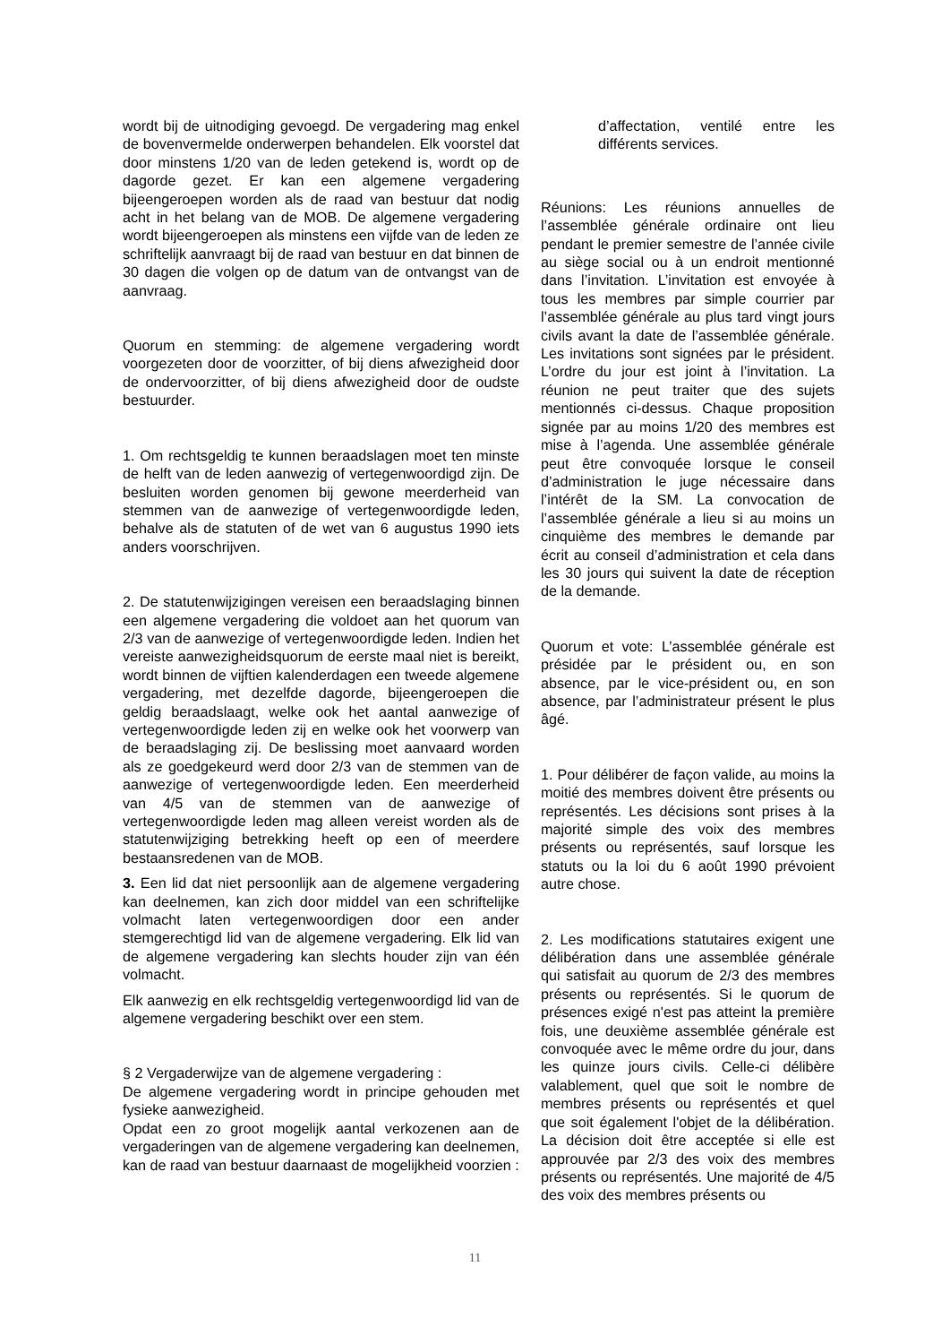wordt bij de uitnodiging gevoegd. De vergadering mag enkel de bovenvermelde onderwerpen behandelen. Elk voorstel dat door minstens 1/20 van de leden getekend is, wordt op de dagorde gezet. Er kan een algemene vergadering bijeengeroepen worden als de raad van bestuur dat nodig acht in het belang van de MOB. De algemene vergadering wordt bijeengeroepen als minstens een vijfde van de leden ze schriftelijk aanvraagt bij de raad van bestuur en dat binnen de 30 dagen die volgen op de datum van de ontvangst van de aanvraag.
Quorum en stemming: de algemene vergadering wordt voorgezeten door de voorzitter, of bij diens afwezigheid door de ondervoorzitter, of bij diens afwezigheid door de oudste bestuurder.
1. Om rechtsgeldig te kunnen beraadslagen moet ten minste de helft van de leden aanwezig of vertegenwoordigd zijn. De besluiten worden genomen bij gewone meerderheid van stemmen van de aanwezige of vertegenwoordigde leden, behalve als de statuten of de wet van 6 augustus 1990 iets anders voorschrijven.
2. De statutenwijzigingen vereisen een beraadslaging binnen een algemene vergadering die voldoet aan het quorum van 2/3 van de aanwezige of vertegenwoordigde leden. Indien het vereiste aanwezigheidsquorum de eerste maal niet is bereikt, wordt binnen de vijftien kalenderdagen een tweede algemene vergadering, met dezelfde dagorde, bijeengeroepen die geldig beraadslaagt, welke ook het aantal aanwezige of vertegenwoordigde leden zij en welke ook het voorwerp van de beraadslaging zij. De beslissing moet aanvaard worden als ze goedgekeurd werd door 2/3 van de stemmen van de aanwezige of vertegenwoordigde leden. Een meerderheid van 4/5 van de stemmen van de aanwezige of vertegenwoordigde leden mag alleen vereist worden als de statutenwijziging betrekking heeft op een of meerdere bestaansredenen van de MOB.
3. Een lid dat niet persoonlijk aan de algemene vergadering kan deelnemen, kan zich door middel van een schriftelijke volmacht laten vertegenwoordigen door een ander stemgerechtigd lid van de algemene vergadering. Elk lid van de algemene vergadering kan slechts houder zijn van één volmacht.
Elk aanwezig en elk rechtsgeldig vertegenwoordigd lid van de algemene vergadering beschikt over een stem.
§ 2 Vergaderwijze van de algemene vergadering :
De algemene vergadering wordt in principe gehouden met fysieke aanwezigheid.
Opdat een zo groot mogelijk aantal verkozenen aan de vergaderingen van de algemene vergadering kan deelnemen, kan de raad van bestuur daarnaast de mogelijkheid voorzien :
d’affectation, ventilé entre les différents services.
Réunions: Les réunions annuelles de l’assemblée générale ordinaire ont lieu pendant le premier semestre de l’année civile au siège social ou à un endroit mentionné dans l’invitation. L’invitation est envoyée à tous les membres par simple courrier par l’assemblée générale au plus tard vingt jours civils avant la date de l’assemblée générale. Les invitations sont signées par le président. L’ordre du jour est joint à l’invitation. La réunion ne peut traiter que des sujets mentionnés ci-dessus. Chaque proposition signée par au moins 1/20 des membres est mise à l’agenda. Une assemblée générale peut être convoquée lorsque le conseil d’administration le juge nécessaire dans l’intérêt de la SM. La convocation de l’assemblée générale a lieu si au moins un cinquième des membres le demande par écrit au conseil d’administration et cela dans les 30 jours qui suivent la date de réception de la demande.
Quorum et vote: L’assemblée générale est présidée par le président ou, en son absence, par le vice-président ou, en son absence, par l’administrateur présent le plus âgé.
1. Pour délibérer de façon valide, au moins la moitié des membres doivent être présents ou représentés. Les décisions sont prises à la majorité simple des voix des membres présents ou représentés, sauf lorsque les statuts ou la loi du 6 août 1990 prévoient autre chose.
2. Les modifications statutaires exigent une délibération dans une assemblée générale qui satisfait au quorum de 2/3 des membres présents ou représentés. Si le quorum de présences exigé n'est pas atteint la première fois, une deuxième assemblée générale est convoquée avec le même ordre du jour, dans les quinze jours civils. Celle-ci délibère valablement, quel que soit le nombre de membres présents ou représentés et quel que soit également l'objet de la délibération. La décision doit être acceptée si elle est approuvée par 2/3 des voix des membres présents ou représentés. Une majorité de 4/5 des voix des membres présents ou
11